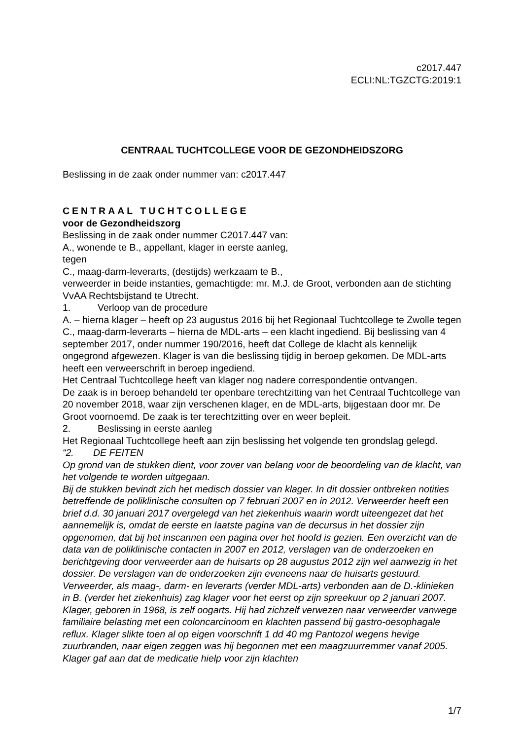c2017.447
ECLI:NL:TGZCTG:2019:1
CENTRAAL TUCHTCOLLEGE VOOR DE GEZONDHEIDSZORG
Beslissing in de zaak onder nummer van: c2017.447
CENTRAAL TUCHTCOLLEGE
voor de Gezondheidszorg
Beslissing in de zaak onder nummer C2017.447 van:
A., wonende te B., appellant, klager in eerste aanleg,
tegen
C., maag-darm-leverarts, (destijds) werkzaam te B.,
verweerder in beide instanties, gemachtigde: mr. M.J. de Groot, verbonden aan de stichting VvAA Rechtsbijstand te Utrecht.
1. Verloop van de procedure
A. – hierna klager – heeft op 23 augustus 2016 bij het Regionaal Tuchtcollege te Zwolle tegen C., maag-darm-leverarts – hierna de MDL-arts – een klacht ingediend. Bij beslissing van 4 september 2017, onder nummer 190/2016, heeft dat College de klacht als kennelijk ongegrond afgewezen. Klager is van die beslissing tijdig in beroep gekomen. De MDL-arts heeft een verweerschrift in beroep ingediend.
Het Centraal Tuchtcollege heeft van klager nog nadere correspondentie ontvangen.
De zaak is in beroep behandeld ter openbare terechtzitting van het Centraal Tuchtcollege van 20 november 2018, waar zijn verschenen klager, en de MDL-arts, bijgestaan door mr. De Groot voornoemd. De zaak is ter terechtzitting over en weer bepleit.
2. Beslissing in eerste aanleg
Het Regionaal Tuchtcollege heeft aan zijn beslissing het volgende ten grondslag gelegd.
“2. DE FEITEN
Op grond van de stukken dient, voor zover van belang voor de beoordeling van de klacht, van het volgende te worden uitgegaan.
Bij de stukken bevindt zich het medisch dossier van klager. In dit dossier ontbreken notities betreffende de poliklinische consulten op 7 februari 2007 en in 2012. Verweerder heeft een brief d.d. 30 januari 2017 overgelegd van het ziekenhuis waarin wordt uiteengezet dat het aannemelijk is, omdat de eerste en laatste pagina van de decursus in het dossier zijn opgenomen, dat bij het inscannen een pagina over het hoofd is gezien. Een overzicht van de data van de poliklinische contacten in 2007 en 2012, verslagen van de onderzoeken en berichtgeving door verweerder aan de huisarts op 28 augustus 2012 zijn wel aanwezig in het dossier. De verslagen van de onderzoeken zijn eveneens naar de huisarts gestuurd.
Verweerder, als maag-, darm- en leverarts (verder MDL-arts) verbonden aan de D.-klinieken in B. (verder het ziekenhuis) zag klager voor het eerst op zijn spreekuur op 2 januari 2007. Klager, geboren in 1968, is zelf oogarts. Hij had zichzelf verwezen naar verweerder vanwege familiaire belasting met een coloncarcinoom en klachten passend bij gastro-oesophagale reflux. Klager slikte toen al op eigen voorschrift 1 dd 40 mg Pantozol wegens hevige zuurbranden, naar eigen zeggen was hij begonnen met een maagzuurremmer vanaf 2005. Klager gaf aan dat de medicatie hielp voor zijn klachten
1/7